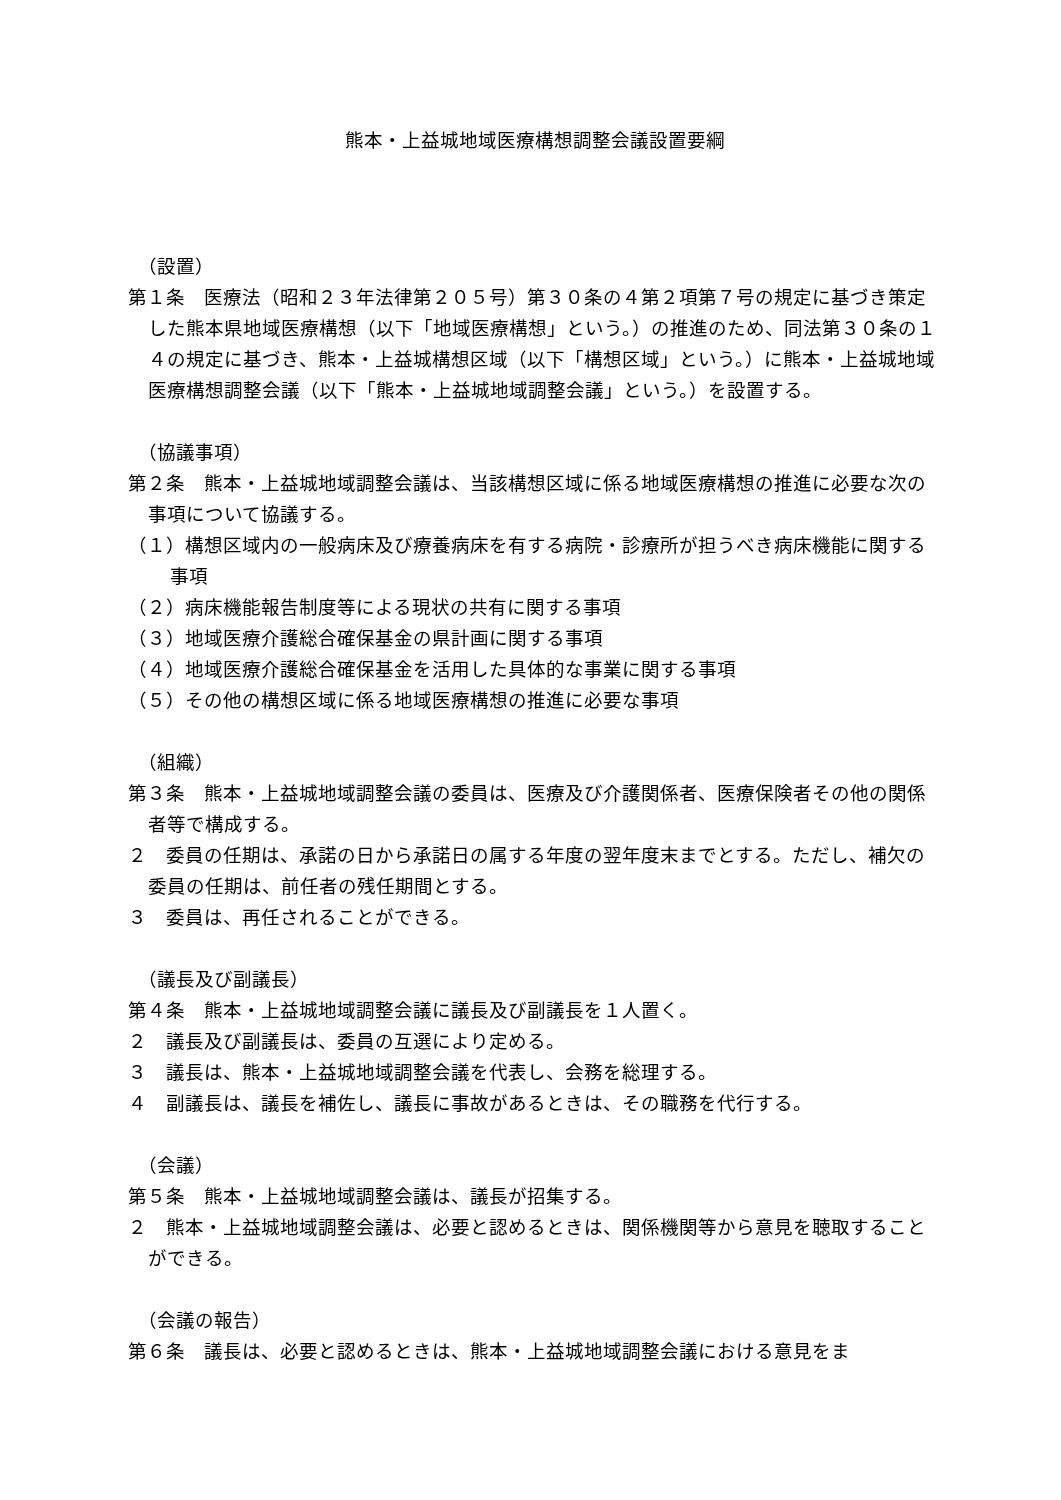熊本・上益城地域医療構想調整会議設置要綱
（設置）
第１条　医療法（昭和２３年法律第２０５号）第３０条の４第２項第７号の規定に基づき策定した熊本県地域医療構想（以下「地域医療構想」という。）の推進のため、同法第３０条の１４の規定に基づき、熊本・上益城構想区域（以下「構想区域」という。）に熊本・上益城地域医療構想調整会議（以下「熊本・上益城地域調整会議」という。）を設置する。
（協議事項）
第２条　熊本・上益城地域調整会議は、当該構想区域に係る地域医療構想の推進に必要な次の事項について協議する。
（１）構想区域内の一般病床及び療養病床を有する病院・診療所が担うべき病床機能に関する事項
（２）病床機能報告制度等による現状の共有に関する事項
（３）地域医療介護総合確保基金の県計画に関する事項
（４）地域医療介護総合確保基金を活用した具体的な事業に関する事項
（５）その他の構想区域に係る地域医療構想の推進に必要な事項
（組織）
第３条　熊本・上益城地域調整会議の委員は、医療及び介護関係者、医療保険者その他の関係者等で構成する。
２　委員の任期は、承諾の日から承諾日の属する年度の翌年度末までとする。ただし、補欠の委員の任期は、前任者の残任期間とする。
３　委員は、再任されることができる。
（議長及び副議長）
第４条　熊本・上益城地域調整会議に議長及び副議長を１人置く。
２　議長及び副議長は、委員の互選により定める。
３　議長は、熊本・上益城地域調整会議を代表し、会務を総理する。
４　副議長は、議長を補佐し、議長に事故があるときは、その職務を代行する。
（会議）
第５条　熊本・上益城地域調整会議は、議長が招集する。
２　熊本・上益城地域調整会議は、必要と認めるときは、関係機関等から意見を聴取することができる。
（会議の報告）
第６条　議長は、必要と認めるときは、熊本・上益城地域調整会議における意見をま